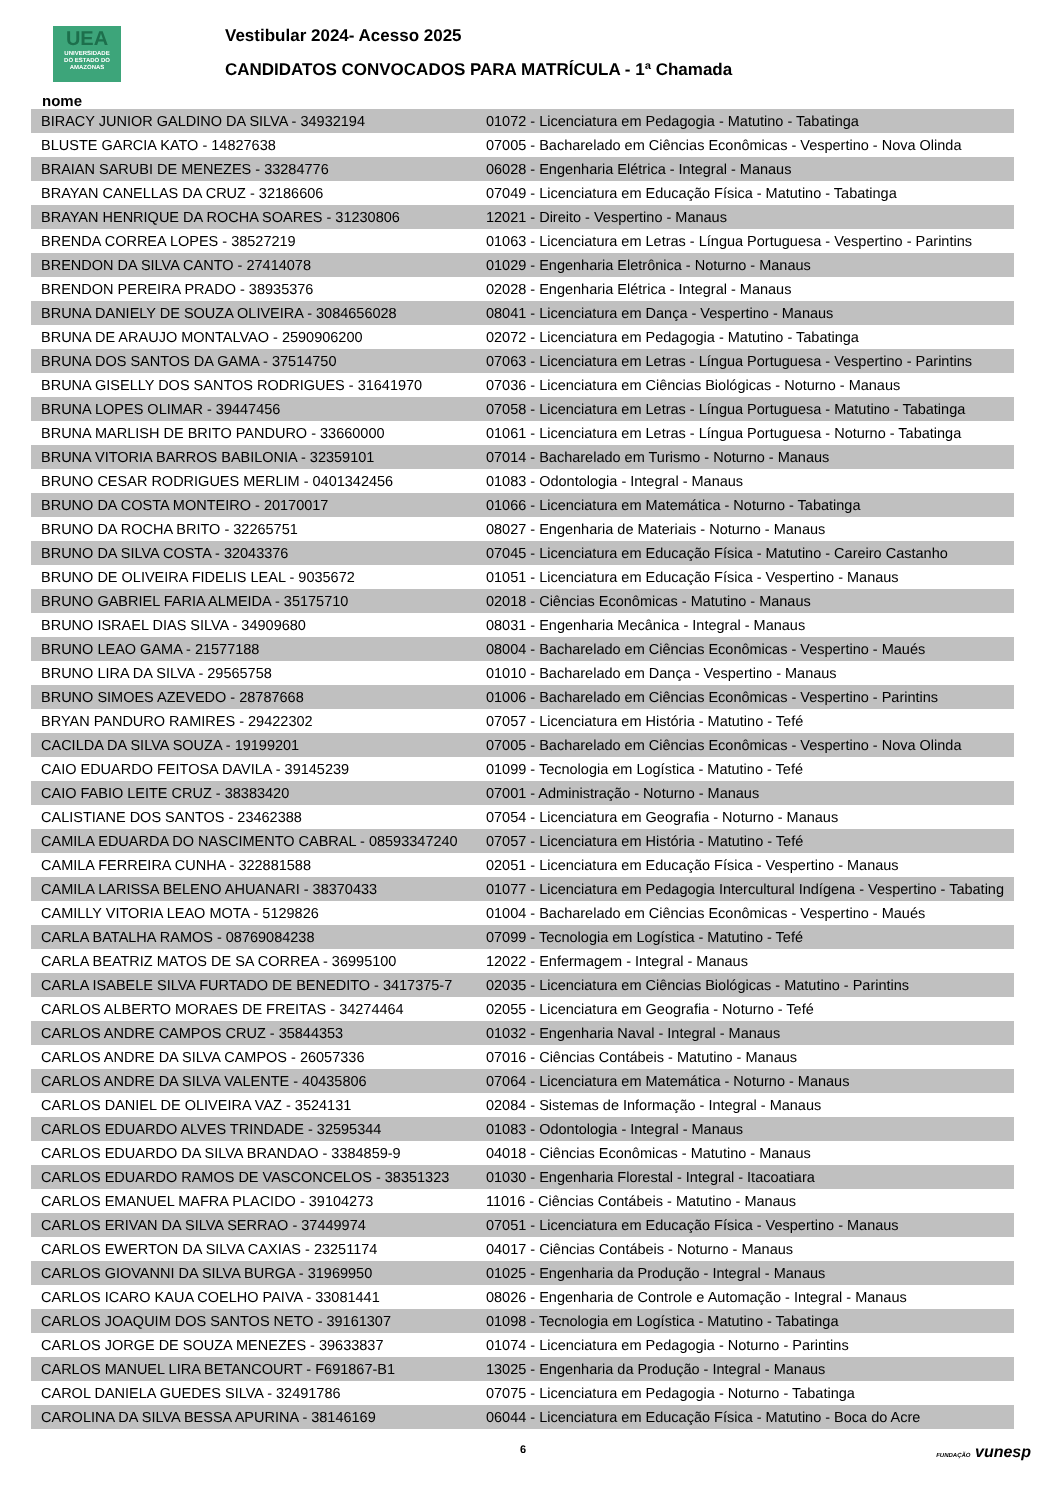UEA
UNIVERSIDADE
DO ESTADO DO
AMAZONAS
Vestibular 2024- Acesso 2025
CANDIDATOS CONVOCADOS PARA MATRÍCULA - 1ª Chamada
nome
| BIRACY JUNIOR GALDINO DA SILVA - 34932194 | 01072 - Licenciatura em Pedagogia - Matutino - Tabatinga |
| BLUSTE GARCIA KATO - 14827638 | 07005 - Bacharelado em Ciências Econômicas - Vespertino - Nova Olinda |
| BRAIAN SARUBI DE MENEZES - 33284776 | 06028 - Engenharia Elétrica - Integral - Manaus |
| BRAYAN CANELLAS DA CRUZ - 32186606 | 07049 - Licenciatura em Educação Física - Matutino - Tabatinga |
| BRAYAN HENRIQUE DA ROCHA SOARES - 31230806 | 12021 - Direito - Vespertino - Manaus |
| BRENDA CORREA LOPES - 38527219 | 01063 - Licenciatura em Letras - Língua Portuguesa - Vespertino - Parintins |
| BRENDON DA SILVA CANTO - 27414078 | 01029 - Engenharia Eletrônica - Noturno - Manaus |
| BRENDON PEREIRA PRADO - 38935376 | 02028 - Engenharia Elétrica - Integral - Manaus |
| BRUNA DANIELY DE SOUZA OLIVEIRA - 3084656028 | 08041 - Licenciatura em Dança - Vespertino - Manaus |
| BRUNA DE ARAUJO MONTALVAO - 2590906200 | 02072 - Licenciatura em Pedagogia - Matutino - Tabatinga |
| BRUNA DOS SANTOS DA GAMA - 37514750 | 07063 - Licenciatura em Letras - Língua Portuguesa - Vespertino - Parintins |
| BRUNA GISELLY DOS SANTOS RODRIGUES - 31641970 | 07036 - Licenciatura em Ciências Biológicas - Noturno - Manaus |
| BRUNA LOPES OLIMAR - 39447456 | 07058 - Licenciatura em Letras - Língua Portuguesa - Matutino - Tabatinga |
| BRUNA MARLISH DE BRITO PANDURO - 33660000 | 01061 - Licenciatura em Letras - Língua Portuguesa - Noturno - Tabatinga |
| BRUNA VITORIA BARROS BABILONIA - 32359101 | 07014 - Bacharelado em Turismo - Noturno - Manaus |
| BRUNO CESAR RODRIGUES MERLIM - 0401342456 | 01083 - Odontologia - Integral - Manaus |
| BRUNO DA COSTA MONTEIRO - 20170017 | 01066 - Licenciatura em Matemática - Noturno - Tabatinga |
| BRUNO DA ROCHA BRITO - 32265751 | 08027 - Engenharia de Materiais - Noturno - Manaus |
| BRUNO DA SILVA COSTA - 32043376 | 07045 - Licenciatura em Educação Física - Matutino - Careiro Castanho |
| BRUNO DE OLIVEIRA FIDELIS LEAL - 9035672 | 01051 - Licenciatura em Educação Física - Vespertino - Manaus |
| BRUNO GABRIEL FARIA ALMEIDA - 35175710 | 02018 - Ciências Econômicas - Matutino - Manaus |
| BRUNO ISRAEL DIAS SILVA - 34909680 | 08031 - Engenharia Mecânica - Integral - Manaus |
| BRUNO LEAO GAMA - 21577188 | 08004 - Bacharelado em Ciências Econômicas - Vespertino - Maués |
| BRUNO LIRA DA SILVA - 29565758 | 01010 - Bacharelado em Dança - Vespertino - Manaus |
| BRUNO SIMOES AZEVEDO - 28787668 | 01006 - Bacharelado em Ciências Econômicas - Vespertino - Parintins |
| BRYAN PANDURO RAMIRES - 29422302 | 07057 - Licenciatura em História - Matutino - Tefé |
| CACILDA DA SILVA SOUZA - 19199201 | 07005 - Bacharelado em Ciências Econômicas - Vespertino - Nova Olinda |
| CAIO EDUARDO FEITOSA DAVILA - 39145239 | 01099 - Tecnologia em Logística - Matutino - Tefé |
| CAIO FABIO LEITE CRUZ - 38383420 | 07001 - Administração - Noturno - Manaus |
| CALISTIANE DOS SANTOS - 23462388 | 07054 - Licenciatura em Geografia - Noturno - Manaus |
| CAMILA EDUARDA DO NASCIMENTO CABRAL - 08593347240 | 07057 - Licenciatura em História - Matutino - Tefé |
| CAMILA FERREIRA CUNHA - 322881588 | 02051 - Licenciatura em Educação Física - Vespertino - Manaus |
| CAMILA LARISSA BELENO AHUANARI - 38370433 | 01077 - Licenciatura em Pedagogia Intercultural Indígena - Vespertino - Tabating |
| CAMILLY VITORIA LEAO MOTA - 5129826 | 01004 - Bacharelado em Ciências Econômicas - Vespertino - Maués |
| CARLA BATALHA RAMOS - 08769084238 | 07099 - Tecnologia em Logística - Matutino - Tefé |
| CARLA BEATRIZ MATOS DE SA CORREA - 36995100 | 12022 - Enfermagem - Integral - Manaus |
| CARLA ISABELE SILVA FURTADO DE BENEDITO - 3417375-7 | 02035 - Licenciatura em Ciências Biológicas - Matutino - Parintins |
| CARLOS ALBERTO MORAES DE FREITAS - 34274464 | 02055 - Licenciatura em Geografia - Noturno - Tefé |
| CARLOS ANDRE CAMPOS CRUZ - 35844353 | 01032 - Engenharia Naval - Integral - Manaus |
| CARLOS ANDRE DA SILVA CAMPOS - 26057336 | 07016 - Ciências Contábeis - Matutino - Manaus |
| CARLOS ANDRE DA SILVA VALENTE - 40435806 | 07064 - Licenciatura em Matemática - Noturno - Manaus |
| CARLOS DANIEL DE OLIVEIRA VAZ - 3524131 | 02084 - Sistemas de Informação - Integral - Manaus |
| CARLOS EDUARDO ALVES TRINDADE - 32595344 | 01083 - Odontologia - Integral - Manaus |
| CARLOS EDUARDO DA SILVA BRANDAO - 3384859-9 | 04018 - Ciências Econômicas - Matutino - Manaus |
| CARLOS EDUARDO RAMOS DE VASCONCELOS - 38351323 | 01030 - Engenharia Florestal - Integral - Itacoatiara |
| CARLOS EMANUEL MAFRA PLACIDO - 39104273 | 11016 - Ciências Contábeis - Matutino - Manaus |
| CARLOS ERIVAN DA SILVA SERRAO - 37449974 | 07051 - Licenciatura em Educação Física - Vespertino - Manaus |
| CARLOS EWERTON DA SILVA CAXIAS - 23251174 | 04017 - Ciências Contábeis - Noturno - Manaus |
| CARLOS GIOVANNI DA SILVA BURGA - 31969950 | 01025 - Engenharia da Produção - Integral - Manaus |
| CARLOS ICARO KAUA COELHO PAIVA - 33081441 | 08026 - Engenharia de Controle e Automação - Integral - Manaus |
| CARLOS JOAQUIM DOS SANTOS NETO - 39161307 | 01098 - Tecnologia em Logística - Matutino - Tabatinga |
| CARLOS JORGE DE SOUZA MENEZES - 39633837 | 01074 - Licenciatura em Pedagogia - Noturno - Parintins |
| CARLOS MANUEL LIRA BETANCOURT - F691867-B1 | 13025 - Engenharia da Produção - Integral - Manaus |
| CAROL DANIELA GUEDES SILVA - 32491786 | 07075 - Licenciatura em Pedagogia - Noturno - Tabatinga |
| CAROLINA DA SILVA BESSA APURINA - 38146169 | 06044 - Licenciatura em Educação Física - Matutino - Boca do Acre |
6 FUNDAÇÃO vunesp